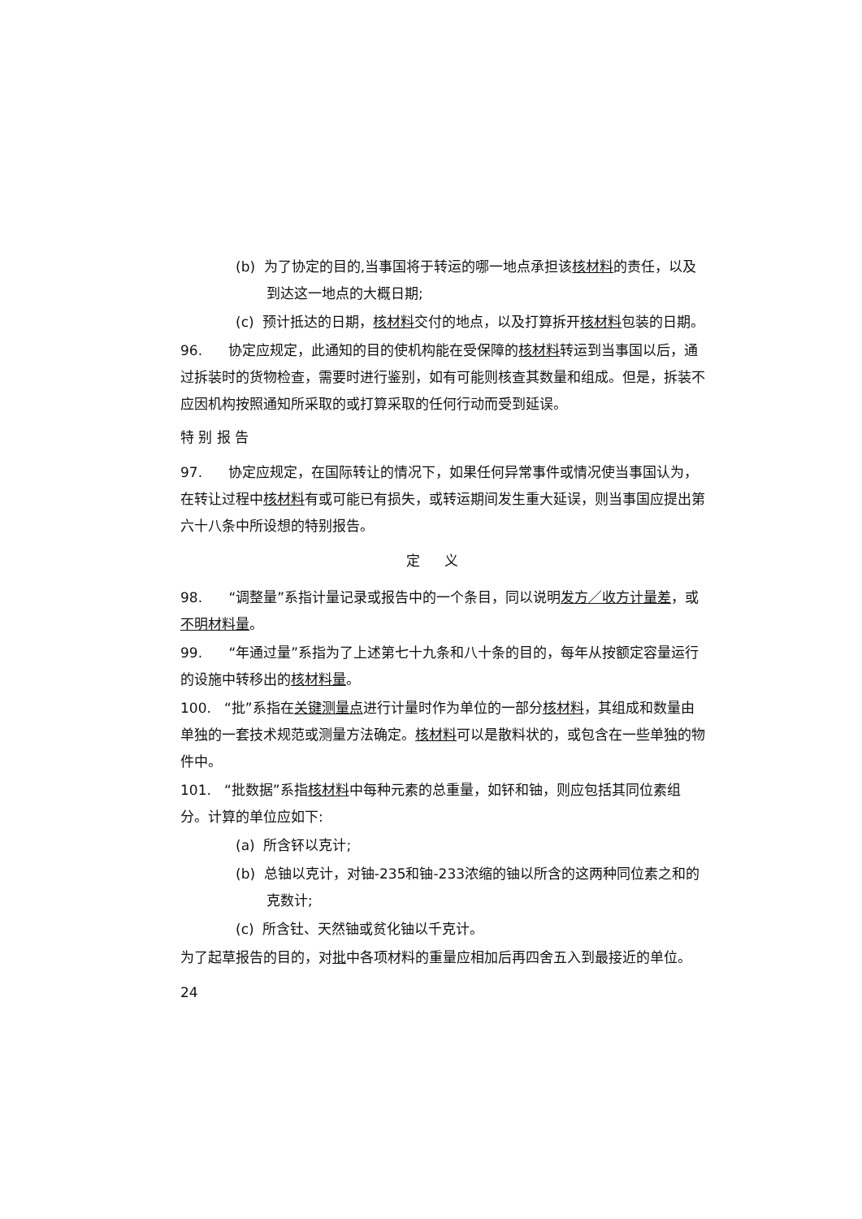(b) 为了协定的目的,当事国将于转运的哪一地点承担该核材料的责任，以及到达这一地点的大概日期;
(c) 预计抵达的日期，核材料交付的地点，以及打算拆开核材料包装的日期。
96. 协定应规定，此通知的目的使机构能在受保障的核材料转运到当事国以后，通过拆装时的货物检查，需要时进行鉴别，如有可能则核查其数量和组成。但是，拆装不应因机构按照通知所采取的或打算采取的任何行动而受到延误。
特 别 报 告
97. 协定应规定，在国际转让的情况下，如果任何异常事件或情况使当事国认为，在转让过程中核材料有或可能已有损失，或转运期间发生重大延误，则当事国应提出第六十八条中所设想的特别报告。
定义
98. “调整量”系指计量记录或报告中的一个条目，同以说明发方／收方计量差，或不明材料量。
99. “年通过量”系指为了上述第七十九条和八十条的目的，每年从按额定容量运行的设施中转移出的核材料量。
100. “批”系指在关键测量点进行计量时作为单位的一部分核材料，其组成和数量由单独的一套技术规范或测量方法确定。核材料可以是散料状的，或包含在一些单独的物件中。
101. “批数据”系指核材料中每种元素的总重量，如钚和铀，则应包括其同位素组分。计算的单位应如下:
(a) 所含钚以克计;
(b) 总铀以克计，对铀-235和铀-233浓缩的铀以所含的这两种同位素之和的克数计;
(c) 所含钍、天然铀或贫化铀以千克计。
为了起草报告的目的，对批中各项材料的重量应相加后再四舍五入到最接近的单位。
24